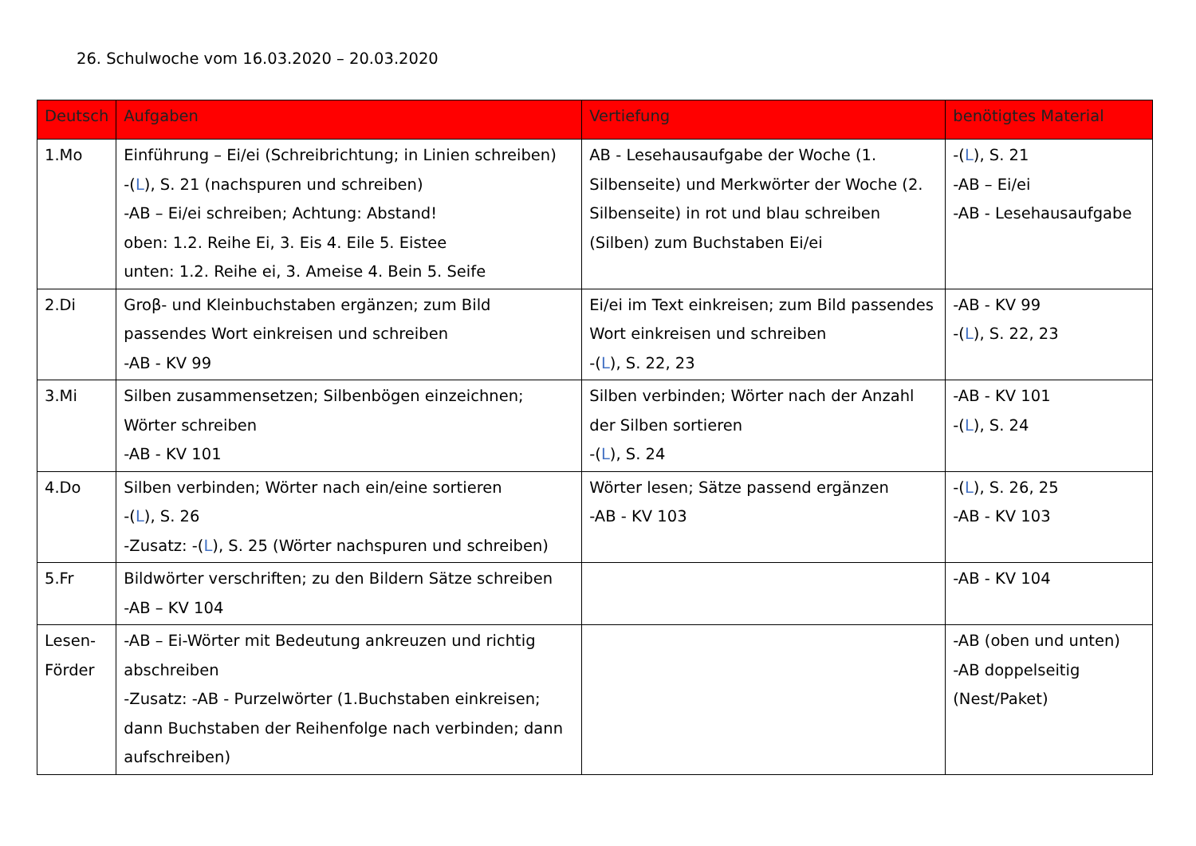26. Schulwoche vom 16.03.2020 – 20.03.2020
| Deutsch | Aufgaben | Vertiefung | benötigtes Material |
| --- | --- | --- | --- |
| 1.Mo | Einführung – Ei/ei (Schreibrichtung; in Linien schreiben) -( L ), S. 21 (nachspuren und schreiben) -AB – Ei/ei schreiben; Achtung: Abstand! oben: 1.2. Reihe Ei, 3. Eis 4. Eile 5. Eistee unten: 1.2. Reihe ei, 3. Ameise 4. Bein 5. Seife | AB - Lesehausaufgabe der Woche (1. Silbenseite) und Merkwörter der Woche (2. Silbenseite) in rot und blau schreiben (Silben) zum Buchstaben Ei/ei | -( L ), S. 21 -AB – Ei/ei -AB - Lesehausaufgabe |
| 2.Di | Groβ- und Kleinbuchstaben ergänzen; zum Bild passendes Wort einkreisen und schreiben -AB - KV 99 | Ei/ei im Text einkreisen; zum Bild passendes Wort einkreisen und schreiben -( L ), S. 22, 23 | -AB - KV 99 -( L ), S. 22, 23 |
| 3.Mi | Silben zusammensetzen; Silbenbögen einzeichnen; Wörter schreiben -AB - KV 101 | Silben verbinden; Wörter nach der Anzahl der Silben sortieren -( L ), S. 24 | -AB - KV 101 -( L ), S. 24 |
| 4.Do | Silben verbinden; Wörter nach ein/eine sortieren -( L ), S. 26 -Zusatz: -( L ), S. 25 (Wörter nachspuren und schreiben) | Wörter lesen; Sätze passend ergänzen -AB - KV 103 | -( L ), S. 26, 25 -AB - KV 103 |
| 5.Fr | Bildwörter verschriften; zu den Bildern Sätze schreiben -AB – KV 104 | | -AB - KV 104 |
| Lesen- Förder | -AB – Ei-Wörter mit Bedeutung ankreuzen und richtig abschreiben -Zusatz: -AB - Purzelwörter (1.Buchstaben einkreisen; dann Buchstaben der Reihenfolge nach verbinden; dann aufschreiben) | | -AB (oben und unten) -AB doppelseitig (Nest/Paket) |